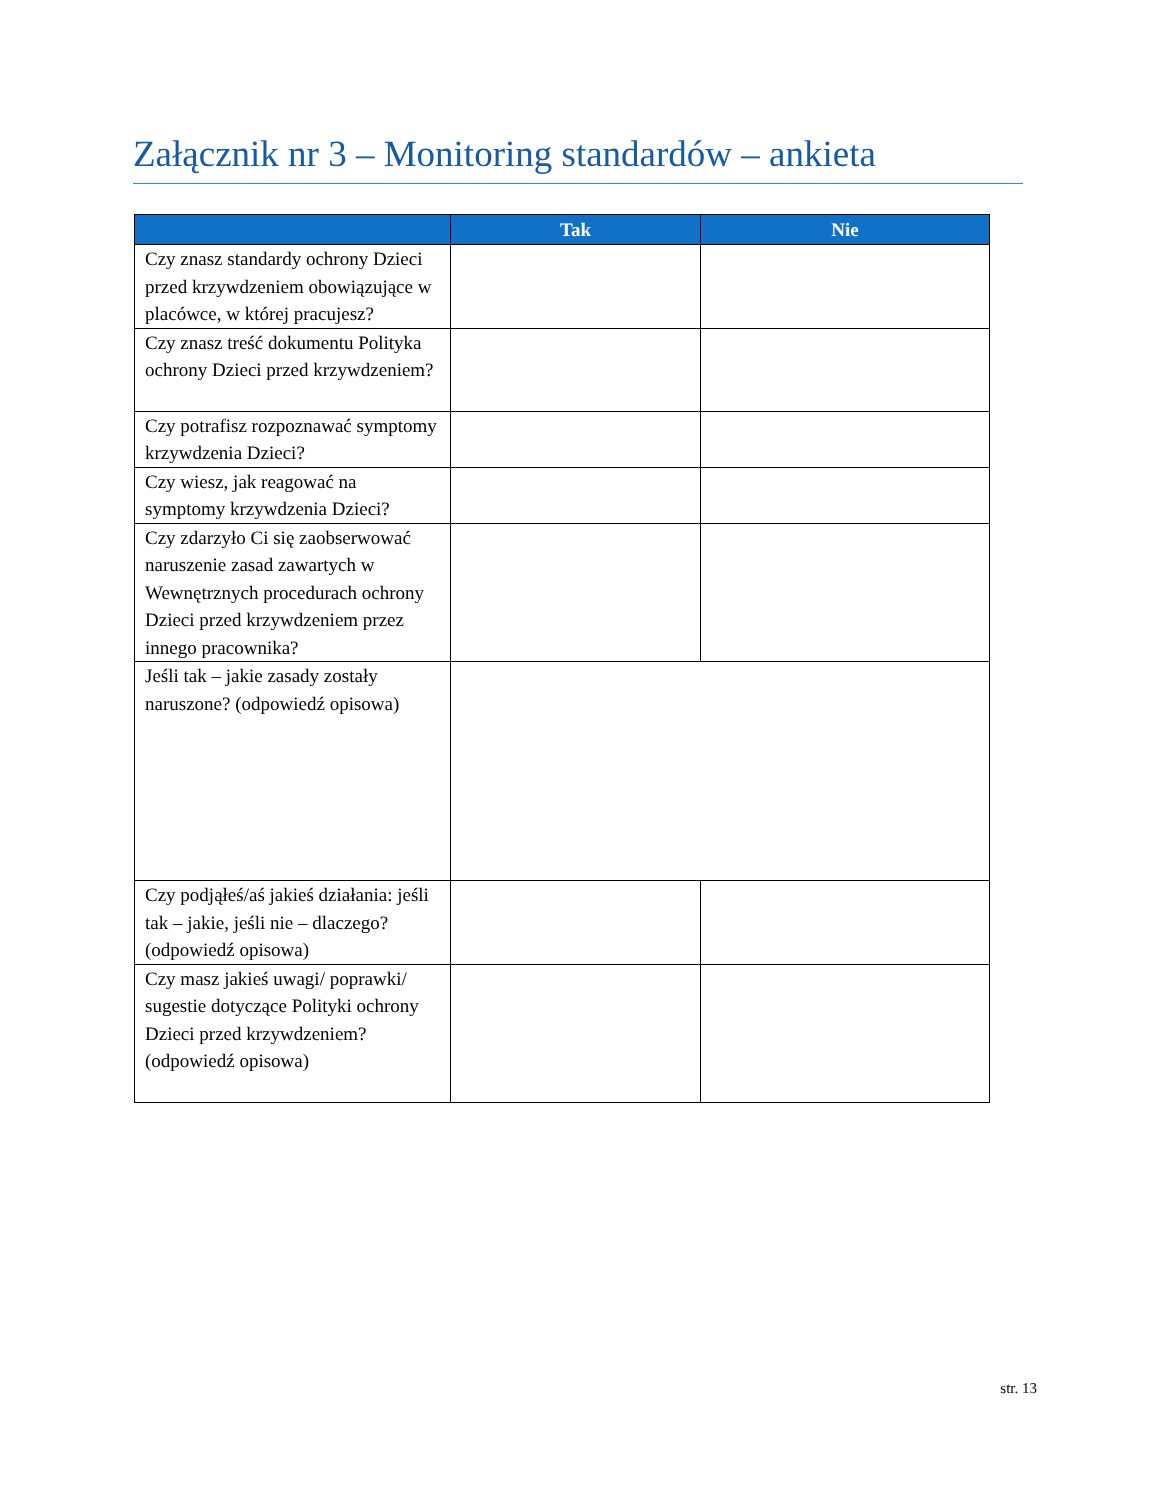Załącznik nr 3 – Monitoring standardów – ankieta
| | Tak | Nie |
| --- | --- | --- |
| Czy znasz standardy ochrony Dzieci przed krzywdzeniem obowiązujące w placówce, w której pracujesz? | | |
| Czy znasz treść dokumentu Polityka ochrony Dzieci przed krzywdzeniem? | | |
| Czy potrafisz rozpoznawać symptomy krzywdzenia Dzieci? | | |
| Czy wiesz, jak reagować na symptomy krzywdzenia Dzieci? | | |
| Czy zdarzyło Ci się zaobserwować naruszenie zasad zawartych w Wewnętrznych procedurach ochrony Dzieci przed krzywdzeniem przez innego pracownika? | | |
| Jeśli tak – jakie zasady zostały naruszone? (odpowiedź opisowa) | | |
| Czy podjąłeś/aś jakieś działania: jeśli tak – jakie, jeśli nie – dlaczego? (odpowiedź opisowa) | | |
| Czy masz jakieś uwagi/ poprawki/ sugestie dotyczące Polityki ochrony Dzieci przed krzywdzeniem? (odpowiedź opisowa) | | |
str. 13